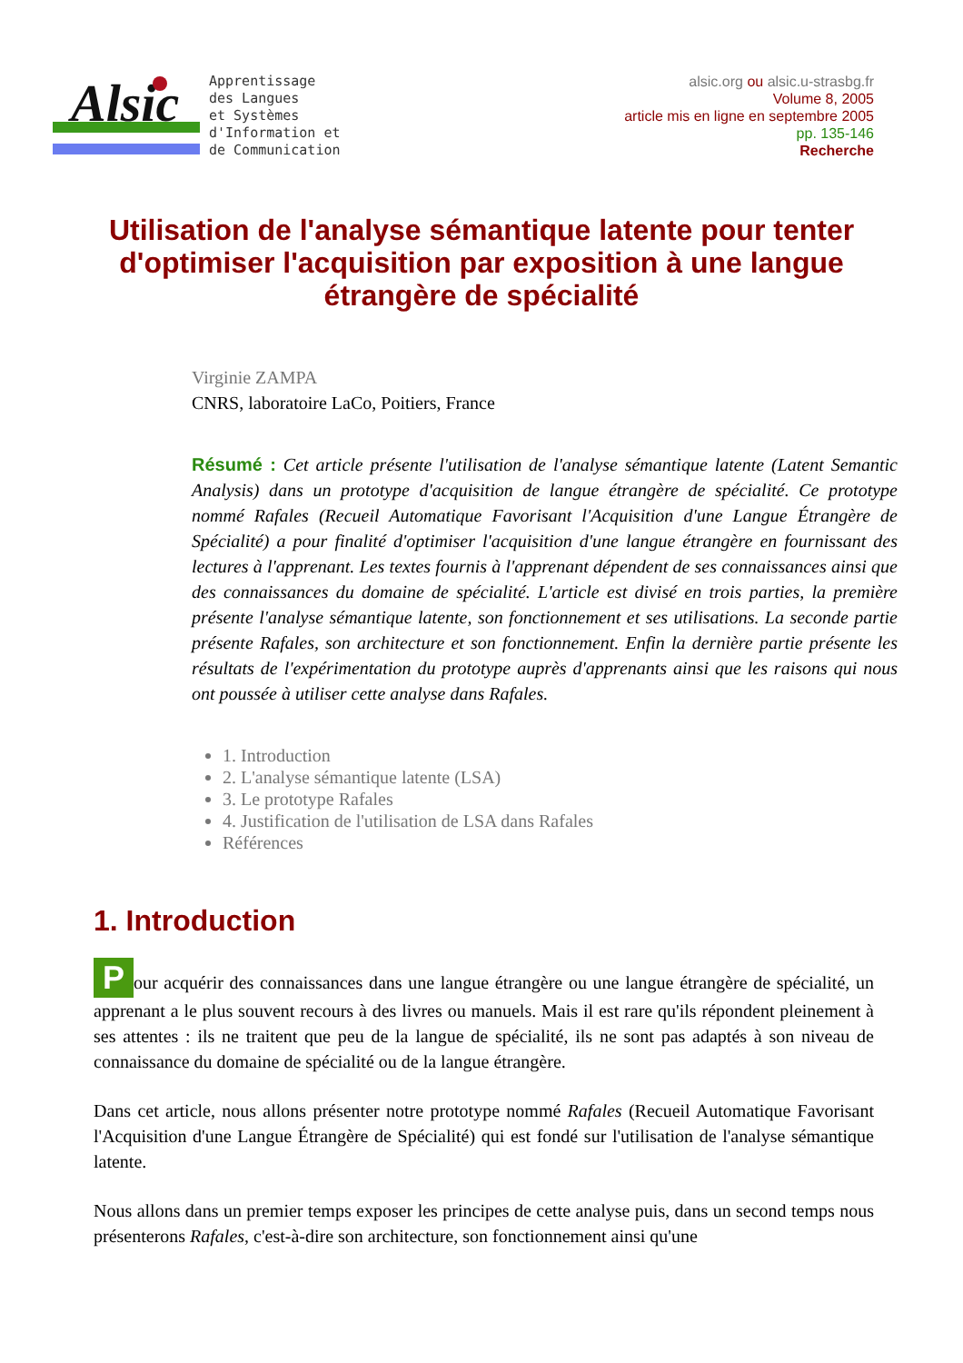Alsic
Apprentissage
des Langues
et Systèmes
d'Information et
de Communication
alsic.org ou alsic.u-strasbg.fr
Volume 8, 2005
article mis en ligne en septembre 2005
pp. 135-146
Recherche
Utilisation de l'analyse sémantique latente pour tenter d'optimiser l'acquisition par exposition à une langue étrangère de spécialité
Virginie ZAMPA
CNRS, laboratoire LaCo, Poitiers, France
Résumé : Cet article présente l'utilisation de l'analyse sémantique latente (Latent Semantic Analysis) dans un prototype d'acquisition de langue étrangère de spécialité. Ce prototype nommé Rafales (Recueil Automatique Favorisant l'Acquisition d'une Langue Étrangère de Spécialité) a pour finalité d'optimiser l'acquisition d'une langue étrangère en fournissant des lectures à l'apprenant. Les textes fournis à l'apprenant dépendent de ses connaissances ainsi que des connaissances du domaine de spécialité. L'article est divisé en trois parties, la première présente l'analyse sémantique latente, son fonctionnement et ses utilisations. La seconde partie présente Rafales, son architecture et son fonctionnement. Enfin la dernière partie présente les résultats de l'expérimentation du prototype auprès d'apprenants ainsi que les raisons qui nous ont poussée à utiliser cette analyse dans Rafales.
1. Introduction
2. L'analyse sémantique latente (LSA)
3. Le prototype Rafales
4. Justification de l'utilisation de LSA dans Rafales
Références
1. Introduction
Pour acquérir des connaissances dans une langue étrangère ou une langue étrangère de spécialité, un apprenant a le plus souvent recours à des livres ou manuels. Mais il est rare qu'ils répondent pleinement à ses attentes : ils ne traitent que peu de la langue de spécialité, ils ne sont pas adaptés à son niveau de connaissance du domaine de spécialité ou de la langue étrangère.
Dans cet article, nous allons présenter notre prototype nommé Rafales (Recueil Automatique Favorisant l'Acquisition d'une Langue Étrangère de Spécialité) qui est fondé sur l'utilisation de l'analyse sémantique latente.
Nous allons dans un premier temps exposer les principes de cette analyse puis, dans un second temps nous présenterons Rafales, c'est-à-dire son architecture, son fonctionnement ainsi qu'une